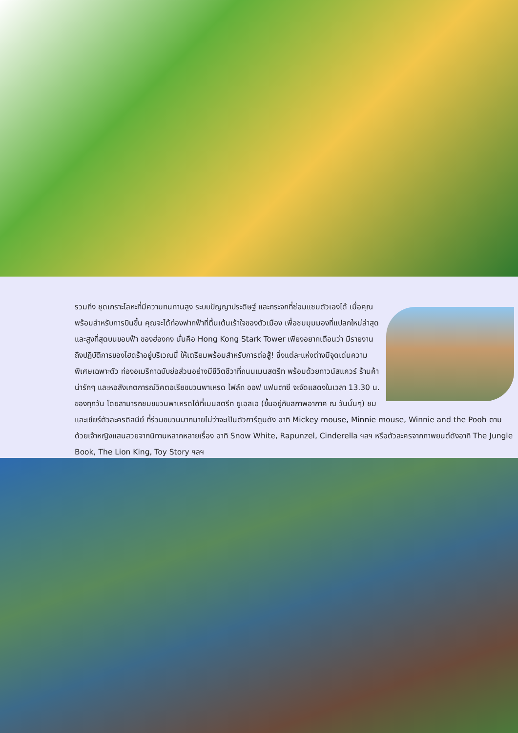รวมถึง ชุดเกราะโลหะที่มีความทนทานสูง ระบบปัญญาประดิษฐ์ และกระจกที่ซ่อมแซมตัวเองได้ เมื่อคุณพร้อมสำหรับการบินขึ้น คุณจะได้ท่องฟากฟ้าที่ตื่นเต้นเร้าใจของตัวเมือง เพื่อชมมุมมองที่แปลกใหม่ล่าสุดและสูงที่สุดบนขอบฟ้า ของฮ่องกง นั่นคือ Hong Kong Stark Tower เพียงอยากเตือนว่า มีรายงานถึงปฏิบัติการของไฮดร้าอยู่บริเวณนี้ ให้เตรียมพร้อมสำหรับการต่อสู้! ซึ่งแต่ละแห่งต่างมีจุดเด่นความพิเศษเฉพาะตัว ท่องอเมริกาฉบับย่อส่วนอย่างมีชีวิตชีวาที่ถนนเมนสตรีท พร้อมด้วยทาวน์สแควร์ ร้านค้าน่ารักๆ และหอสังเกตการณ์วิคตอเรียขบวนพาเหรด ไฟล์ท ออฟ แฟนตาซี จะจัดแสดงในเวลา 13.30 น. ของทุกวัน โดยสามารถชมขบวนพาเหรดได้ที่เมนสตรีท ยูเอสเอ (ขึ้นอยู่กับสภาพอากาศ ณ วันนั้นๆ) ชมและเชียร์ตัวละครดิสนีย์ ที่ร่วมขบวนมากมายไม่ว่าจะเป็นตัวการ์ตูนดัง อาทิ Mickey mouse, Minnie mouse, Winnie and the Pooh ตามด้วยเจ้าหญิงแสนสวยจากนิทานหลากหลายเรื่อง อาทิ Snow White, Rapunzel, Cinderella ฯลฯ หรือตัวละครจากภาพยนต์ดังอาทิ The Jungle Book, The Lion King, Toy Story ฯลฯ